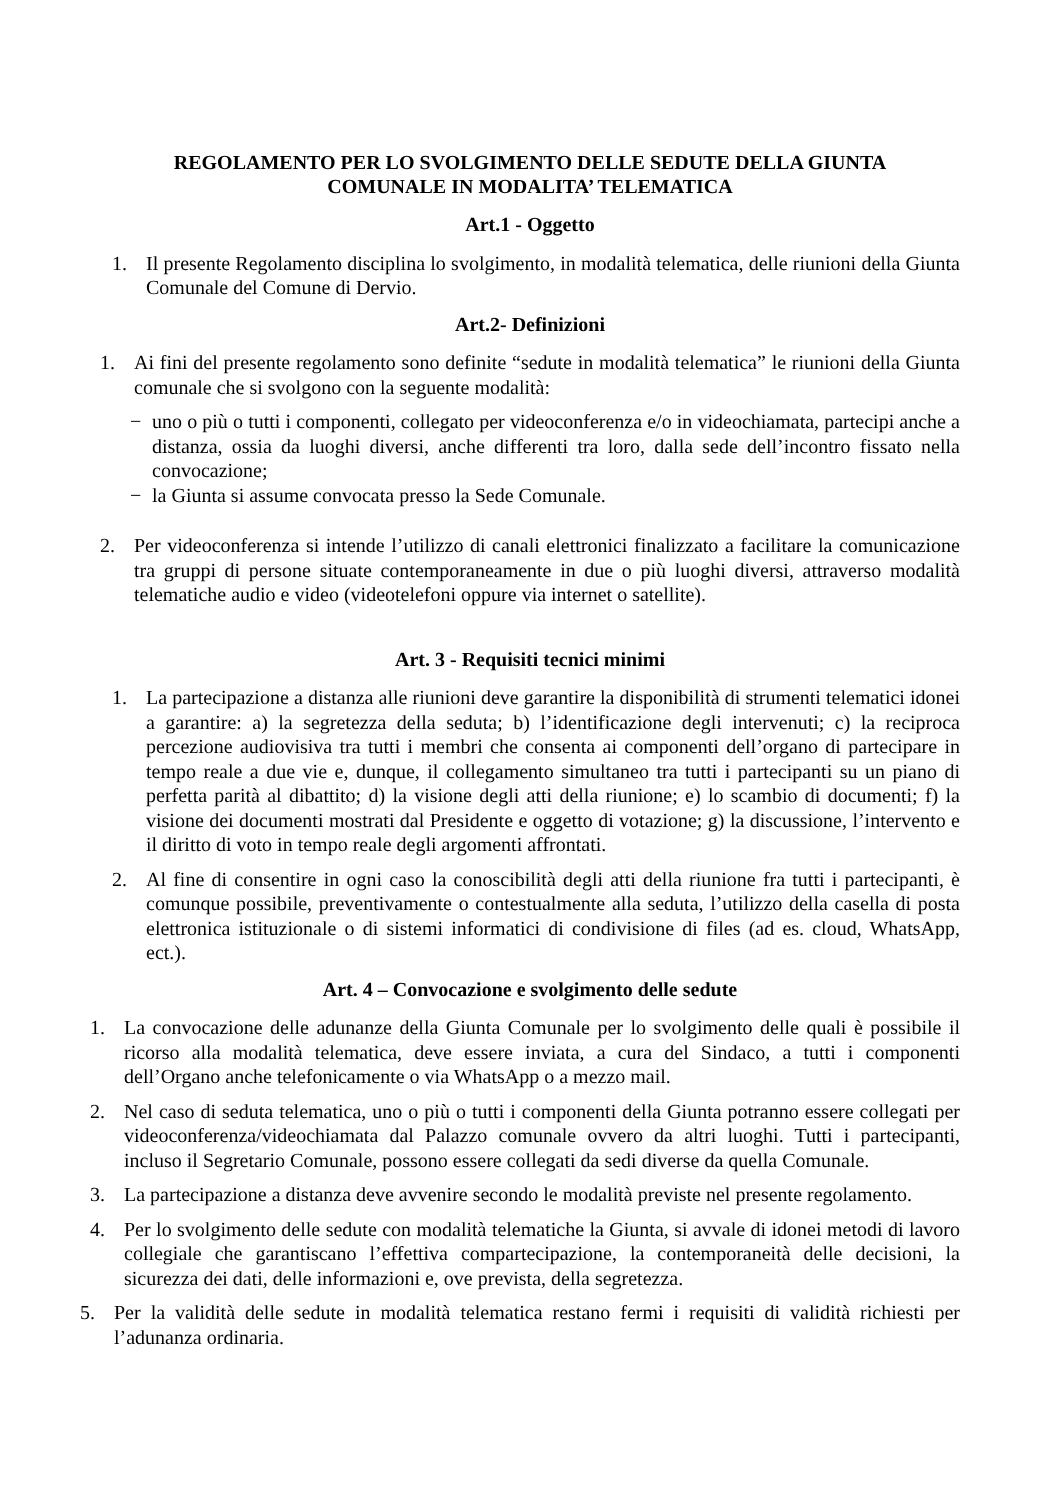REGOLAMENTO PER LO SVOLGIMENTO DELLE SEDUTE DELLA GIUNTA
COMUNALE IN MODALITA’ TELEMATICA
Art.1 - Oggetto
1. Il presente Regolamento disciplina lo svolgimento, in modalità telematica, delle riunioni della Giunta Comunale del Comune di Dervio.
Art.2- Definizioni
1. Ai fini del presente regolamento sono definite “sedute in modalità telematica” le riunioni della Giunta comunale che si svolgono con la seguente modalità:
− uno o più o tutti i componenti, collegato per videoconferenza e/o in videochiamata, partecipi anche a distanza, ossia da luoghi diversi, anche differenti tra loro, dalla sede dell’incontro fissato nella convocazione;
− la Giunta si assume convocata presso la Sede Comunale.
2. Per videoconferenza si intende l’utilizzo di canali elettronici finalizzato a facilitare la comunicazione tra gruppi di persone situate contemporaneamente in due o più luoghi diversi, attraverso modalità telematiche audio e video (videotelefoni oppure via internet o satellite).
Art. 3 - Requisiti tecnici minimi
1. La partecipazione a distanza alle riunioni deve garantire la disponibilità di strumenti telematici idonei a garantire: a) la segretezza della seduta; b) l’identificazione degli intervenuti; c) la reciproca percezione audiovisiva tra tutti i membri che consenta ai componenti dell’organo di partecipare in tempo reale a due vie e, dunque, il collegamento simultaneo tra tutti i partecipanti su un piano di perfetta parità al dibattito; d) la visione degli atti della riunione; e) lo scambio di documenti; f) la visione dei documenti mostrati dal Presidente e oggetto di votazione; g) la discussione, l’intervento e il diritto di voto in tempo reale degli argomenti affrontati.
2. Al fine di consentire in ogni caso la conoscibilità degli atti della riunione fra tutti i partecipanti, è comunque possibile, preventivamente o contestualmente alla seduta, l’utilizzo della casella di posta elettronica istituzionale o di sistemi informatici di condivisione di files (ad es. cloud, WhatsApp, ect.).
Art. 4 – Convocazione e svolgimento delle sedute
1. La convocazione delle adunanze della Giunta Comunale per lo svolgimento delle quali è possibile il ricorso alla modalità telematica, deve essere inviata, a cura del Sindaco, a tutti i componenti dell’Organo anche telefonicamente o via WhatsApp o a mezzo mail.
2. Nel caso di seduta telematica, uno o più o tutti i componenti della Giunta potranno essere collegati per videoconferenza/videochiamata dal Palazzo comunale ovvero da altri luoghi. Tutti i partecipanti, incluso il Segretario Comunale, possono essere collegati da sedi diverse da quella Comunale.
3. La partecipazione a distanza deve avvenire secondo le modalità previste nel presente regolamento.
4. Per lo svolgimento delle sedute con modalità telematiche la Giunta, si avvale di idonei metodi di lavoro collegiale che garantiscano l’effettiva compartecipazione, la contemporaneità delle decisioni, la sicurezza dei dati, delle informazioni e, ove prevista, della segretezza.
5. Per la validità delle sedute in modalità telematica restano fermi i requisiti di validità richiesti per l’adunanza ordinaria.